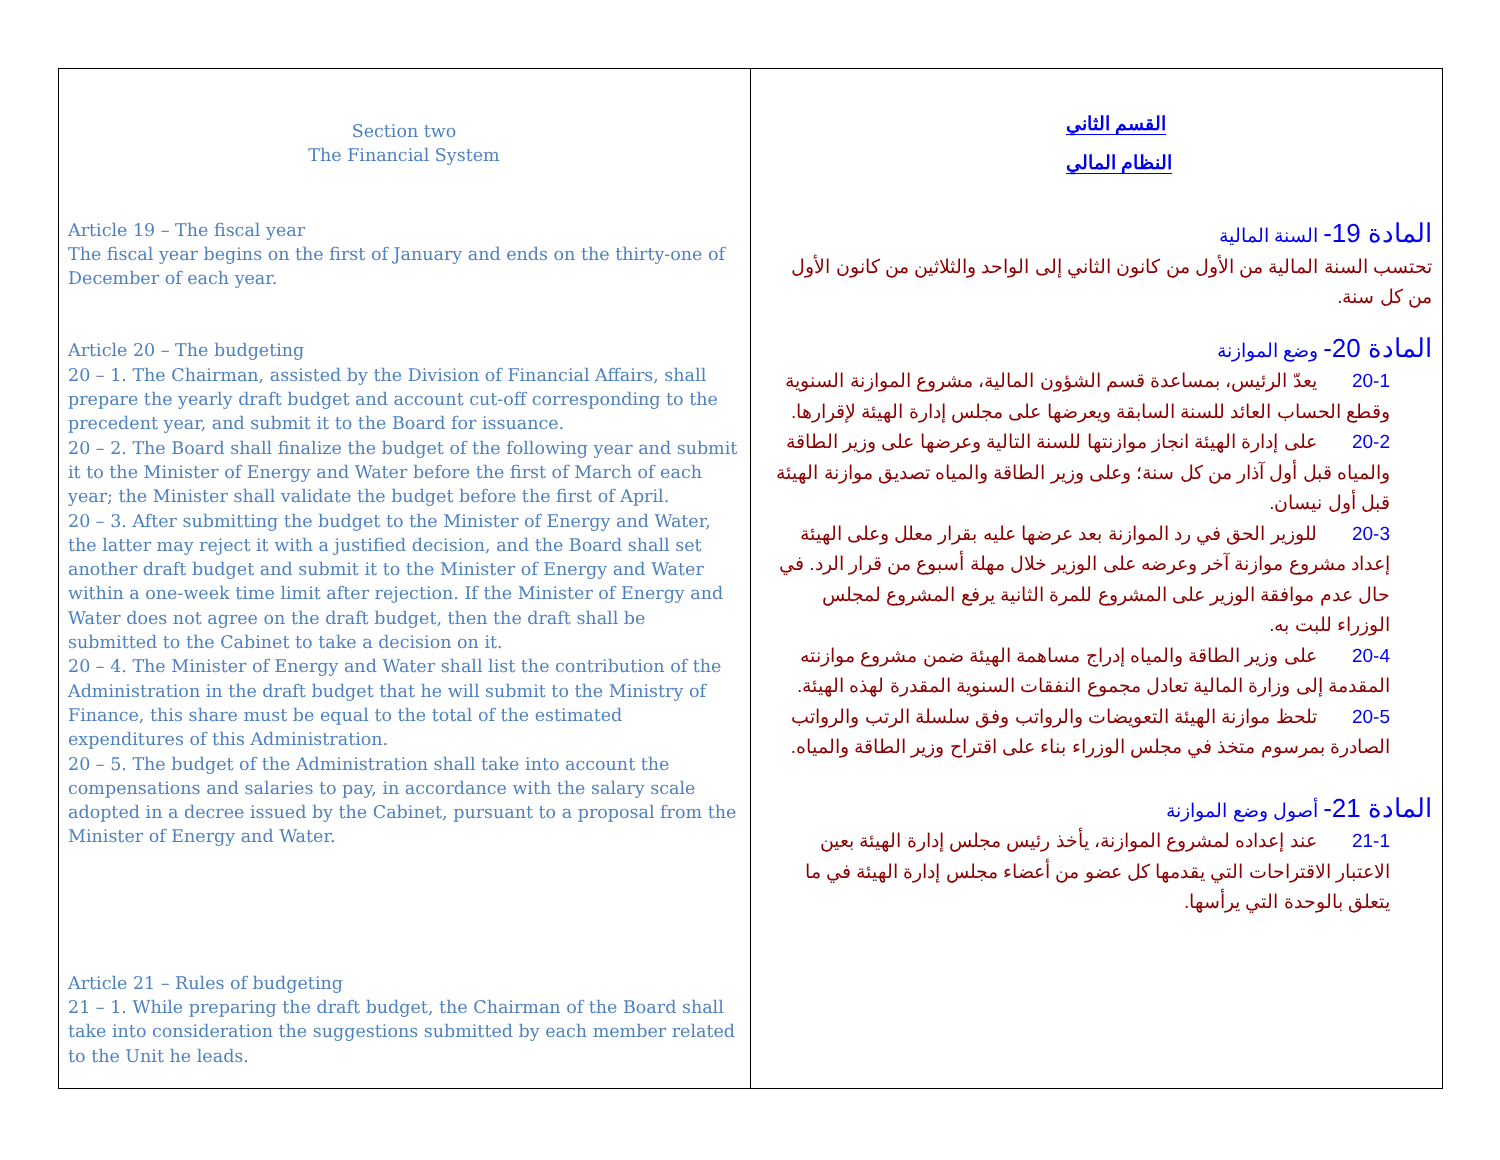| Section two The Financial System Article 19 – The fiscal year The fiscal year begins on the first of January and ends on the thirty-one of December of each year. Article 20 – The budgeting 20 – 1. The Chairman, assisted by the Division of Financial Affairs, shall prepare the yearly draft budget and account cut-off corresponding to the precedent year, and submit it to the Board for issuance. 20 – 2. The Board shall finalize the budget of the following year and submit it to the Minister of Energy and Water before the first of March of each year; the Minister shall validate the budget before the first of April. 20 – 3. After submitting the budget to the Minister of Energy and Water, the latter may reject it with a justified decision, and the Board shall set another draft budget and submit it to the Minister of Energy and Water within a one-week time limit after rejection. If the Minister of Energy and Water does not agree on the draft budget, then the draft shall be submitted to the Cabinet to take a decision on it. 20 – 4. The Minister of Energy and Water shall list the contribution of the Administration in the draft budget that he will submit to the Ministry of Finance, this share must be equal to the total of the estimated expenditures of this Administration. 20 – 5. The budget of the Administration shall take into account the compensations and salaries to pay, in accordance with the salary scale adopted in a decree issued by the Cabinet, pursuant to a proposal from the Minister of Energy and Water. Article 21 – Rules of budgeting 21 – 1. While preparing the draft budget, the Chairman of the Board shall take into consideration the suggestions submitted by each member related to the Unit he leads. | القسم الثاني النظام المالي المادة 19- السنة المالية تحتسب السنة المالية من الأول من كانون الثاني إلى الواحد والثلاثين من كانون الأول من كل سنة. المادة 20- وضع الموازنة 20-1 يعدّ الرئيس، بمساعدة قسم الشؤون المالية، مشروع الموازنة السنوية وقطع الحساب العائد للسنة السابقة ويعرضها على مجلس إدارة الهيئة لإقرارها. 20-2 على إدارة الهيئة انجاز موازنتها للسنة التالية وعرضها على وزير الطاقة والمياه قبل أول آذار من كل سنة؛ وعلى وزير الطاقة والمياه تصديق موازنة الهيئة قبل أول نيسان. 20-3 للوزير الحق في رد الموازنة بعد عرضها عليه بقرار معلل وعلى الهيئة إعداد مشروع موازنة آخر وعرضه على الوزير خلال مهلة أسبوع من قرار الرد. في حال عدم موافقة الوزير على المشروع للمرة الثانية يرفع المشروع لمجلس الوزراء للبت به. 20-4 على وزير الطاقة والمياه إدراج مساهمة الهيئة ضمن مشروع موازنته المقدمة إلى وزارة المالية تعادل مجموع النفقات السنوية المقدرة لهذه الهيئة. 20-5 تلحظ موازنة الهيئة التعويضات والرواتب وفق سلسلة الرتب والرواتب الصادرة بمرسوم متخذ في مجلس الوزراء بناء على اقتراح وزير الطاقة والمياه. المادة 21- أصول وضع الموازنة 21-1 عند إعداده لمشروع الموازنة، يأخذ رئيس مجلس إدارة الهيئة بعين الاعتبار الاقتراحات التي يقدمها كل عضو من أعضاء مجلس إدارة الهيئة في ما يتعلق بالوحدة التي يرأسها. |